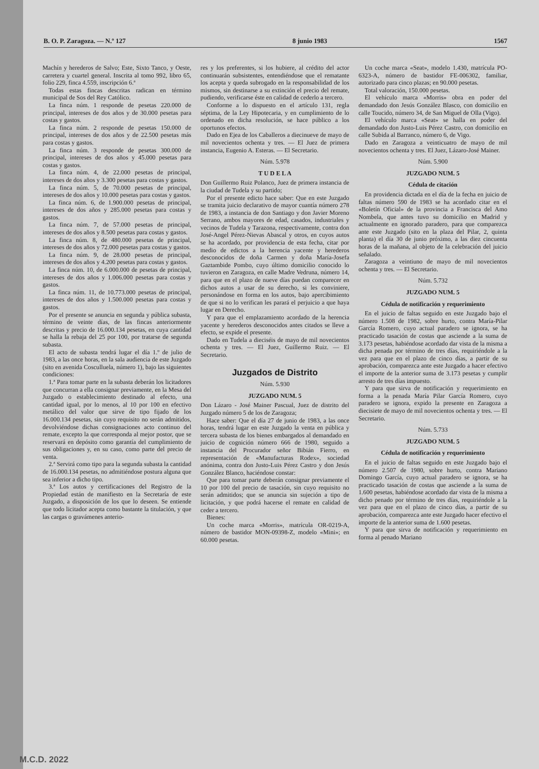B. O. P. Zaragoza. — N.º 127 8 junio 1983 1567
Machín y herederos de Salvo; Este, Sixto Tanco, y Oeste, carretera y cuartel general. Inscrita al tomo 992, libro 65, folio 229, finca 4.559, inscripción 6.ª
Todas estas fincas descritas radican en término municipal de Sos del Rey Católico.
La finca núm. 1 responde de pesetas 220.000 de principal, intereses de dos años y de 30.000 pesetas para costas y gastos.
La finca núm. 2 responde de pesetas 150.000 de principal, intereses de dos años y de 22.500 pesetas más para costas y gastos.
La finca núm. 3 responde de pesetas 300.000 de principal, intereses de dos años y 45.000 pesetas para costas y gastos.
La finca núm. 4, de 22.000 pesetas de principal, intereses de dos años y 3.300 pesetas para costas y gastos.
La finca núm. 5, de 70.000 pesetas de principal, intereses de dos años y 10.000 pesetas para costas y gastos.
La finca núm. 6, de 1.900.000 pesetas de principal, intereses de dos años y 285.000 pesetas para costas y gastos.
La finca núm. 7, de 57.000 pesetas de principal, intereses de dos años y 8.500 pesetas para costas y gastos.
La finca núm. 8, de 480.000 pesetas de principal, intereses de dos años y 72.000 pesetas para costas y gastos.
La finca núm. 9, de 28.000 pesetas de principal, intereses de dos años y 4.200 pesetas para costas y gastos.
La finca núm. 10, de 6.000.000 de pesetas de principal, intereses de dos años y 1.006.000 pesetas para costas y gastos.
La finca núm. 11, de 10.773.000 pesetas de principal, intereses de dos años y 1.500.000 pesetas para costas y gastos.
Por el presente se anuncia en segunda y pública subasta, término de veinte días, de las fincas anteriormente descritas y precio de 16.000.134 pesetas, en cuya cantidad se halla la rebaja del 25 por 100, por tratarse de segunda subasta.
El acto de subasta tendrá lugar el día 1.º de julio de 1983, a las once horas, en la sala audiencia de este Juzgado (sito en avenida Cosculluela, número 1), bajo las siguientes condiciones:
1.ª Para tomar parte en la subasta deberán los licitadores que concurran a ella consignar previamente, en la Mesa del Juzgado o establecimiento destinado al efecto, una cantidad igual, por lo menos, al 10 por 100 en efectivo metálico del valor que sirve de tipo fijado de los 16.000.134 pesetas, sin cuyo requisito no serán admitidos, devolviéndose dichas consignaciones acto continuo del remate, excepto la que corresponda al mejor postor, que se reservará en depósito como garantía del cumplimiento de sus obligaciones y, en su caso, como parte del precio de venta.
2.ª Servirá como tipo para la segunda subasta la cantidad de 16.000.134 pesetas, no admitiéndose postura alguna que sea inferior a dicho tipo.
3.ª Los autos y certificaciones del Registro de la Propiedad están de manifiesto en la Secretaría de este Juzgado, a disposición de los que lo deseen. Se entiende que todo licitador acepta como bastante la titulación, y que las cargas o gravámenes anterio-
res y los preferentes, si los hubiere, al crédito del actor continuarán subsistentes, entendiéndose que el rematante los acepta y queda subrogado en la responsabilidad de los mismos, sin destinarse a su extinción el precio del remate, pudiendo, verificarse éste en calidad de cederlo a tercero.
Conforme a lo dispuesto en el artículo 131, regla séptima, de la Ley Hipotecaria, y en cumplimiento de lo ordenado en dicha resolución, se hace público a los oportunos efectos.
Dado en Ejea de los Caballeros a diecinueve de mayo de mil novecientos ochenta y tres. — El Juez de primera instancia, Eugenio A. Esteras. — El Secretario.
Núm. 5.978
T U D E L A
Don Guillermo Ruiz Polanco, Juez de primera instancia de la ciudad de Tudela y su partido;
Por el presente edicto hace saber: Que en este Juzgado se tramita juicio declarativo de mayor cuantía número 278 de 1983, a instancia de don Santiago y don Javier Moreno Serrano, ambos mayores de edad, casados, industriales y vecinos de Tudela y Tarazona, respectivamente, contra don José-Angel Pérez-Nievas Abascal y otros, en cuyos autos se ha acordado, por providencia de esta fecha, citar por medio de edictos a la herencia yacente y herederos desconocidos de doña Carmen y doña María-Josefa Gaztambide Pombo, cuyo último domicilio conocido lo tuvieron en Zaragoza, en calle Madre Vedruna, número 14, para que en el plazo de nueve días puedan comparecer en dichos autos a usar de su derecho, si les conviniere, personándose en forma en los autos, bajo apercibimiento de que si no lo verifican les parará el perjuicio a que haya lugar en Derecho.
Y para que el emplazamiento acordado de la herencia yacente y herederos desconocidos antes citados se lleve a efecto, se expide el presente.
Dado en Tudela a dieciséis de mayo de mil novecientos ochenta y tres. — El Juez, Guillermo Ruiz. — El Secretario.
Juzgados de Distrito
Núm. 5.930
JUZGADO NUM. 5
Don Lázaro - José Mainer Pascual, Juez de distrito del Juzgado número 5 de los de Zaragoza;
Hace saber: Que el día 27 de junio de 1983, a las once horas, tendrá lugar en este Juzgado la venta en pública y tercera subasta de los bienes embargados al demandado en juicio de cognición número 666 de 1980, seguido a instancia del Procurador señor Bibián Fierro, en representación de «Manufacturas Rodex», sociedad anónima, contra don Justo-Luis Pérez Castro y don Jesús González Blanco, haciéndose constar:
Que para tomar parte deberán consignar previamente el 10 por 100 del precio de tasación, sin cuyo requisito no serán admitidos; que se anuncia sin sujeción a tipo de licitación, y que podrá hacerse el remate en calidad de ceder a tercero.
Bienes:
Un coche marca «Morris», matrícula OR-0219-A, número de bastidor MON-09398-Z, modelo «Mini»; en 60.000 pesetas.
Un coche marca «Seat», modelo 1.430, matrícula PO-6323-A, número de bastidor FE-006302, familiar, autorizado para cinco plazas; en 90.000 pesetas.
Total valoración, 150.000 pesetas.
El vehículo marca «Morris» obra en poder del demandado don Jesús González Blasco, con domicilio en calle Toucido, número 34, de San Miguel de Olla (Vigo).
El vehículo marca «Seat» se halla en poder del demandado don Justo-Luis Pérez Castro, con domicilio en calle Subida al Barranco, número 6, de Vigo.
Dado en Zaragoza a veinticuatro de mayo de mil novecientos ochenta y tres. El Juez, Lázaro-José Mainer.
Núm. 5.900
JUZGADO NUM. 5
Cédula de citación
En providencia dictada en el día de la fecha en juicio de faltas número 590 de 1983 se ha acordado citar en el «Boletín Oficial» de la provincia a Francisca del Amo Nombela, que antes tuvo su domicilio en Madrid y actualmente en ignorado paradero, para que comparezca ante este Juzgado (sito en la plaza del Pilar, 2, quinta planta) el día 30 de junio próximo, a las diez cincuenta horas de la mañana, al objeto de la celebración del juicio señalado.
Zaragoza a veintiuno de mayo de mil novecientos ochenta y tres. — El Secretario.
Núm. 5.732
JUZGADO NUM. 5
Cédula de notificación y requerimiento
En el juicio de faltas seguido en este Juzgado bajo el número 1.508 de 1982, sobre hurto, contra María-Pilar García Romero, cuyo actual paradero se ignora, se ha practicado tasación de costas que asciende a la suma de 3.173 pesetas, habiéndose acordado dar vista de la misma a dicha penada por término de tres días, requiriéndole a la vez para que en el plazo de cinco días, a partir de su aprobación, comparezca ante este Juzgado a hacer efectivo el importe de la anterior suma de 3.173 pesetas y cumplir arresto de tres días impuesto.
Y para que sirva de notificación y requerimiento en forma a la penada María Pilar García Romero, cuyo paradero se ignora, expido la presente en Zaragoza a diecisiete de mayo de mil novecientos ochenta y tres. — El Secretario.
Núm. 5.733
JUZGADO NUM. 5
Cédula de notificación y requerimiento
En el juicio de faltas seguido en este Juzgado bajo el número 2.507 de 1980, sobre hurto, contra Mariano Domingo García, cuyo actual paradero se ignora, se ha practicado tasación de costas que asciende a la suma de 1.600 pesetas, habiéndose acordado dar vista de la misma a dicho penado por término de tres días, requiriéndole a la vez para que en el plazo de cinco días, a partir de su aprobación, comparezca ante este Juzgado hacer efectivo el importe de la anterior suma de 1.600 pesetas.
Y para que sirva de notificación y requerimiento en forma al penado Mariano
M.C.D. 2022